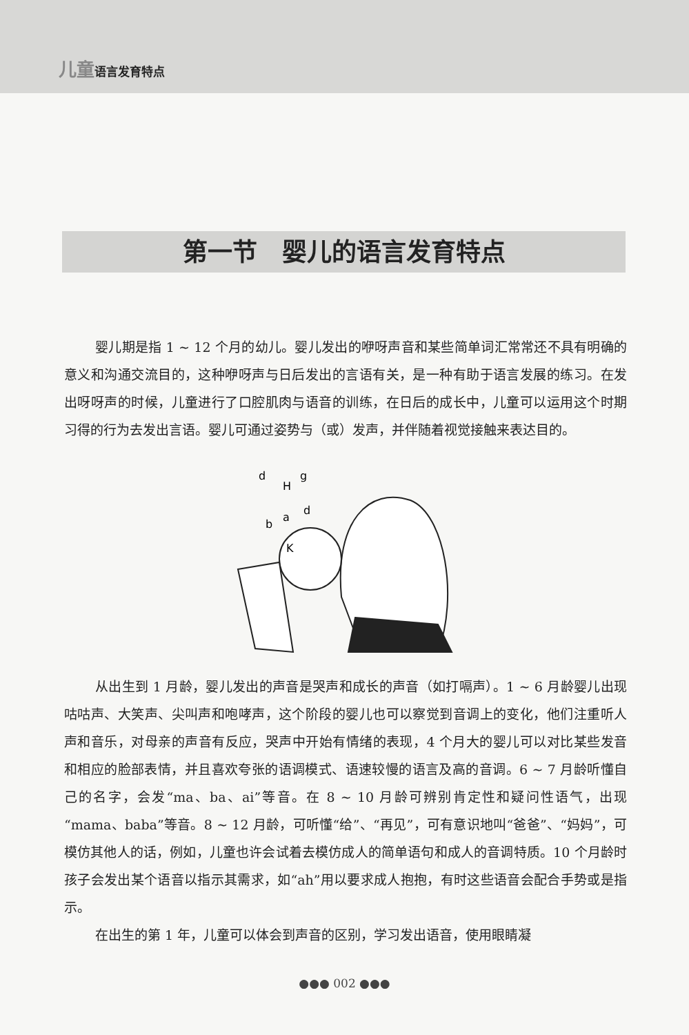儿童 语言发育特点
第一节　婴儿的语言发育特点
婴儿期是指 1 ~ 12 个月的幼儿。婴儿发出的咿呀声音和某些简单词汇常常还不具有明确的意义和沟通交流目的，这种咿呀声与日后发出的言语有关，是一种有助于语言发展的练习。在发出呀呀声的时候，儿童进行了口腔肌肉与语音的训练，在日后的成长中，儿童可以运用这个时期习得的行为去发出言语。婴儿可通过姿势与（或）发声，并伴随着视觉接触来表达目的。
d
H
g
b
a
d
K
从出生到 1 月龄，婴儿发出的声音是哭声和成长的声音（如打嗝声）。1 ~ 6 月龄婴儿出现咕咕声、大笑声、尖叫声和咆哮声，这个阶段的婴儿也可以察觉到音调上的变化，他们注重听人声和音乐，对母亲的声音有反应，哭声中开始有情绪的表现，4 个月大的婴儿可以对比某些发音和相应的脸部表情，并且喜欢夸张的语调模式、语速较慢的语言及高的音调。6 ~ 7 月龄听懂自己的名字，会发“ma、ba、ai”等音。在 8 ~ 10 月龄可辨别肯定性和疑问性语气，出现“mama、baba”等音。8 ~ 12 月龄，可听懂“给”、“再见”，可有意识地叫“爸爸”、“妈妈”，可模仿其他人的话，例如，儿童也许会试着去模仿成人的简单语句和成人的音调特质。10 个月龄时孩子会发出某个语音以指示其需求，如“ah”用以要求成人抱抱，有时这些语音会配合手势或是指示。
在出生的第 1 年，儿童可以体会到声音的区别，学习发出语音，使用眼睛凝
●●● 002 ●●●